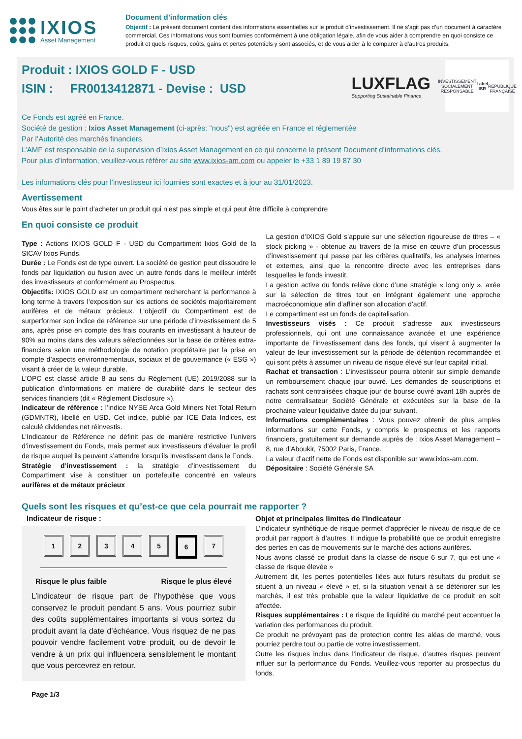IXIOS
Asset Management
Document d’information clés
Objectif : Le présent document contient des informations essentielles sur le produit d’investissement. Il ne s’agit pas d’un document à caractère commercial. Ces informations vous sont fournies conformément à une obligation légale, afin de vous aider à comprendre en quoi consiste ce produit et quels risques, coûts, gains et pertes potentiels y sont associés, et de vous aider à le comparer à d’autres produits.
Produit : IXIOS GOLD F - USD
ISIN : FR0013412871 - Devise : USD
LUXFLAG
Supporting Sustainable Finance
INVESTISSEMENT SOCIALEMENT RESPONSABLE
Label ISR
RÉPUBLIQUE FRANÇAISE
Ce Fonds est agréé en France.
Société de gestion : Ixios Asset Management (ci-après: "nous") est agréée en France et réglementée
Par l’Autorité des marchés financiers.
L’AMF est responsable de la supervision d’Ixios Asset Management en ce qui concerne le présent Document d’informations clés.
Pour plus d’information, veuillez-vous référer au site www.ixios-am.com ou appeler le +33 1 89 19 87 30
Les informations clés pour l’investisseur ici fournies sont exactes et à jour au 31/01/2023.
Avertissement
Vous êtes sur le point d’acheter un produit qui n’est pas simple et qui peut être difficile à comprendre
En quoi consiste ce produit
Type : Actions IXIOS GOLD F - USD du Compartiment Ixios Gold de la SICAV Ixios Funds.
Durée : Le Fonds est de type ouvert. La société de gestion peut dissoudre le fonds par liquidation ou fusion avec un autre fonds dans le meilleur intérêt des investisseurs et conformément au Prospectus.
Objectifs: IXIOS GOLD est un compartiment recherchant la performance à long terme à travers l’exposition sur les actions de sociétés majoritairement aurifères et de métaux précieux. L’objectif du Compartiment est de surperformer son indice de référence sur une période d’investissement de 5 ans, après prise en compte des frais courants en investissant à hauteur de 90% au moins dans des valeurs sélectionnées sur la base de critères extra-financiers selon une méthodologie de notation propriétaire par la prise en compte d’aspects environnementaux, sociaux et de gouvernance (« ESG ») visant à créer de la valeur durable.
L’OPC est classé article 8 au sens du Règlement (UE) 2019/2088 sur la publication d’informations en matière de durabilité dans le secteur des services financiers (dit « Règlement Disclosure »).
Indicateur de référence : l’indice NYSE Arca Gold Miners Net Total Return (GDMNTR), libellé en USD. Cet indice, publié par ICE Data Indices, est calculé dividendes net réinvestis.
L’Indicateur de Référence ne définit pas de manière restrictive l’univers d’investissement du Fonds, mais permet aux investisseurs d’évaluer le profil de risque auquel ils peuvent s’attendre lorsqu’ils investissent dans le Fonds.
Stratégie d’investissement : la stratégie d’investissement du Compartiment vise à constituer un portefeuille concentré en valeurs aurifères et de métaux précieux
La gestion d’IXIOS Gold s’appuie sur une sélection rigoureuse de titres – « stock picking » - obtenue au travers de la mise en œuvre d’un processus d’investissement qui passe par les critères qualitatifs, les analyses internes et externes, ainsi que la rencontre directe avec les entreprises dans lesquelles le fonds investit.
La gestion active du fonds relève donc d’une stratégie « long only », axée sur la sélection de titres tout en intégrant également une approche macroéconomique afin d’affiner son allocation d’actif.
Le compartiment est un fonds de capitalisation.
Investisseurs visés : Ce produit s’adresse aux investisseurs professionnels, qui ont une connaissance avancée et une expérience importante de l’investissement dans des fonds, qui visent à augmenter la valeur de leur investissement sur la période de détention recommandée et qui sont prêts à assumer un niveau de risque élevé sur leur capital initial.
Rachat et transaction : L’investisseur pourra obtenir sur simple demande un remboursement chaque jour ouvré. Les demandes de souscriptions et rachats sont centralisées chaque jour de bourse ouvré avant 18h auprès de notre centralisateur Société Générale et exécutées sur la base de la prochaine valeur liquidative datée du jour suivant.
Informations complémentaires : Vous pouvez obtenir de plus amples informations sur cette Fonds, y compris le prospectus et les rapports financiers, gratuitement sur demande auprès de : Ixios Asset Management – 8, rue d’Aboukir, 75002 Paris, France.
La valeur d’actif nette de Fonds est disponible sur www.ixios-am.com.
Dépositaire : Société Générale SA
Quels sont les risques et qu’est-ce que cela pourrait me rapporter ?
Indicateur de risque :
12345 6 7
Risque le plus faible Risque le plus élevé
L’indicateur de risque part de l’hypothèse que vous conservez le produit pendant 5 ans. Vous pourriez subir des coûts supplémentaires importants si vous sortez du produit avant la date d’échéance. Vous risquez de ne pas pouvoir vendre facilement votre produit, ou de devoir le vendre à un prix qui influencera sensiblement le montant que vous percevrez en retour.
Objet et principales limites de l'indicateur
L’indicateur synthétique de risque permet d’apprécier le niveau de risque de ce produit par rapport à d’autres. Il indique la probabilité que ce produit enregistre des pertes en cas de mouvements sur le marché des actions aurifères.
Nous avons classé ce produit dans la classe de risque 6 sur 7, qui est une « classe de risque élevée »
Autrement dit, les pertes potentielles liées aux futurs résultats du produit se situent à un niveau « élevé » et, si la situation venait à se détériorer sur les marchés, il est très probable que la valeur liquidative de ce produit en soit affectée.
Risques supplémentaires : Le risque de liquidité du marché peut accentuer la variation des performances du produit.
Ce produit ne prévoyant pas de protection contre les aléas de marché, vous pourriez perdre tout ou partie de votre investissement.
Outre les risques inclus dans l’indicateur de risque, d’autres risques peuvent influer sur la performance du Fonds. Veuillez-vous reporter au prospectus du fonds.
Page 1/3